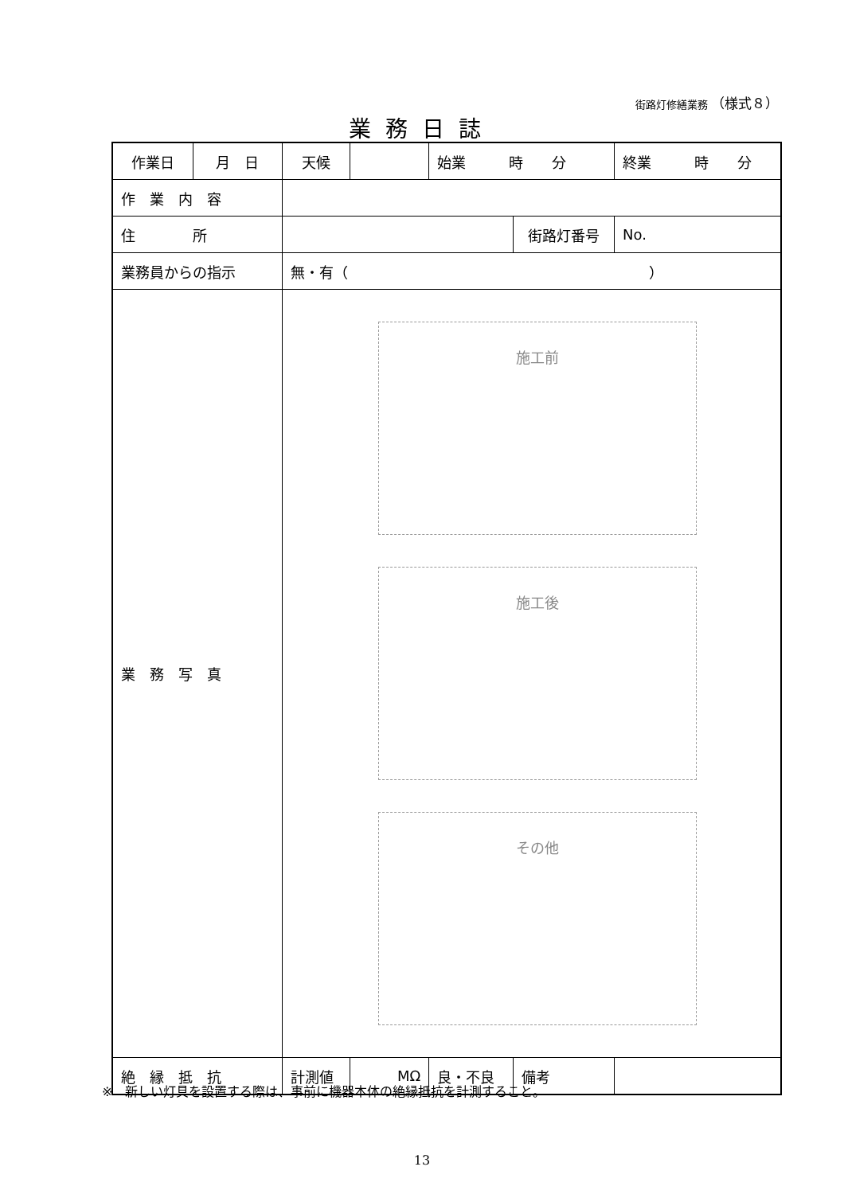街路灯修繕業務 （様式８）
業務日誌
| 作業日 | 月 日 | 天候 | | 始業 時 分 | | | 終業 時 分 | |
| 作 業 内 容 | | | | | | | | |
| 住 所 | | | | | | 街路灯番号 | | No. |
| 業務員からの指示 | | 無・有（ ） | | | | | | |
| 業 務 写 真 | | 施工前 施工後 その他 | | | | | | |
| 絶 縁 抵 抗 | | 計測値 | MΩ | | 良・不良 | 備考 | | |
※　新しい灯具を設置する際は、事前に機器本体の絶縁抵抗を計測すること。
13